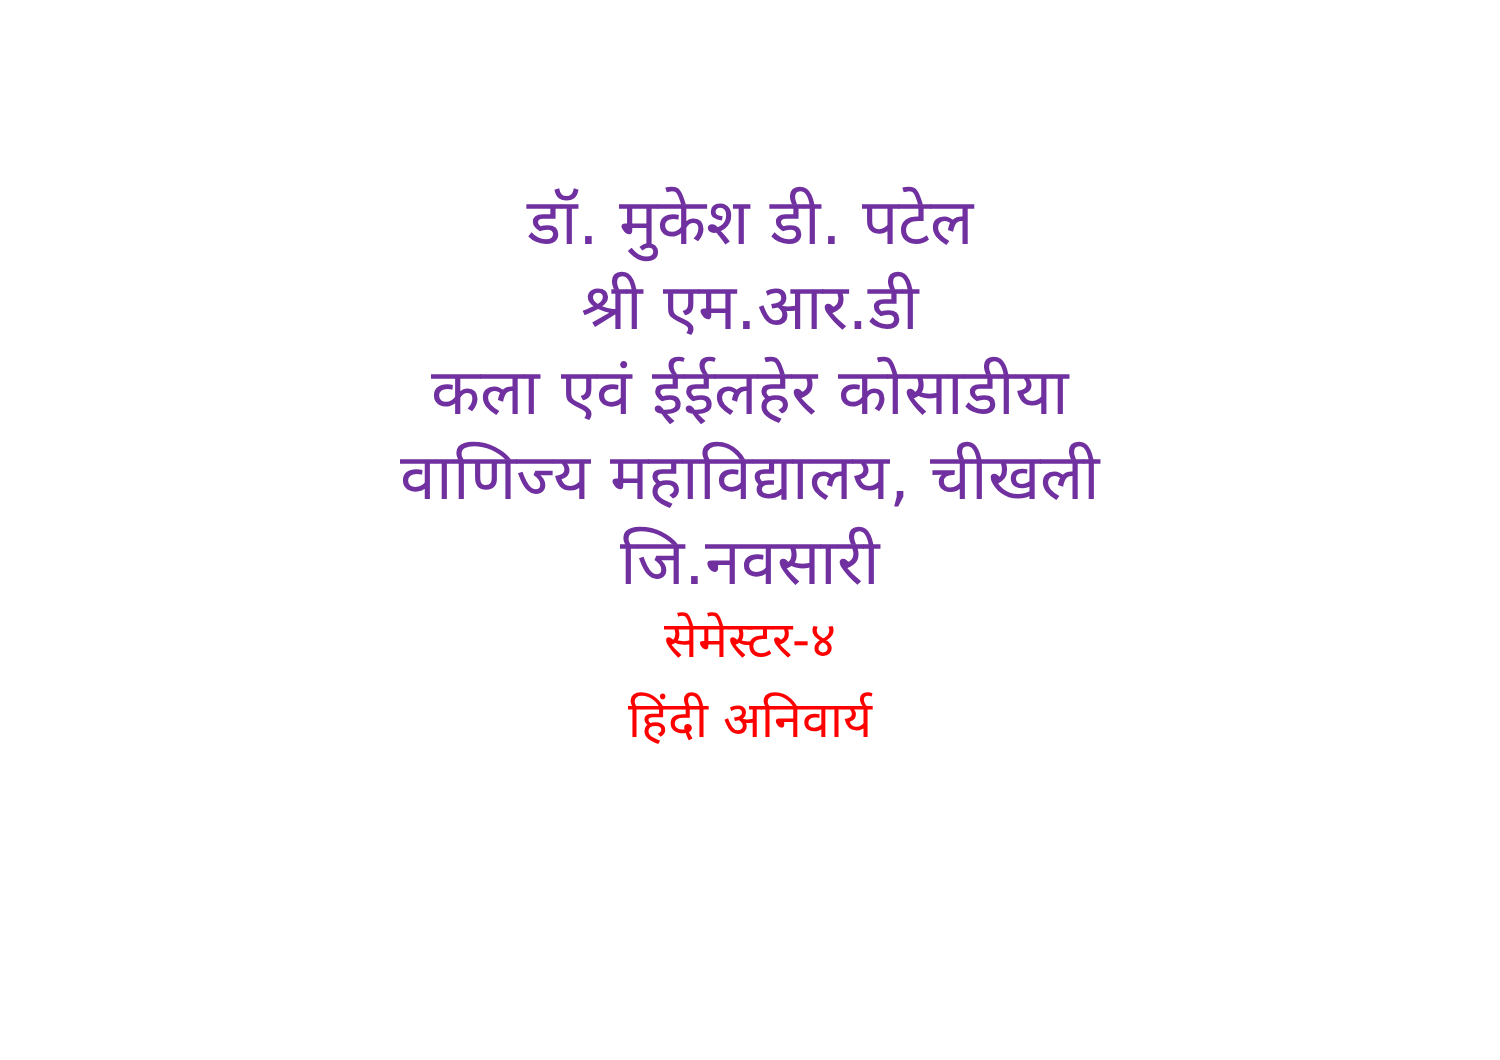डॉ. मुकेश डी. पटेल
श्री एम.आर.डी
कला एवं ईईलहेर कोसाडीया
वाणिज्य महाविद्यालय, चीखली
जि.नवसारी
सेमेस्टर-४
हिंदी अनिवार्य